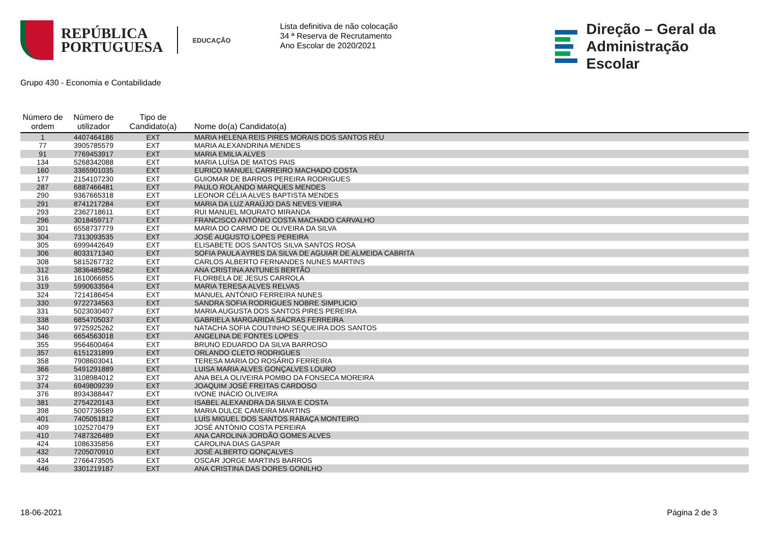REPÚBLICA
PORTUGUESA
EDUCAÇÃO
Lista definitiva de não colocação
34 ª Reserva de Recrutamento
Ano Escolar de 2020/2021
Direção – Geral da
Administração Escolar
Grupo 430 - Economia e Contabilidade
| Número de ordem | Número de utilizador | Tipo de Candidato(a) | Nome do(a) Candidato(a) |
| --- | --- | --- | --- |
| 1 | 4407464186 | EXT | MARIA HELENA REIS PIRES MORAIS DOS SANTOS RÉU |
| 77 | 3905785579 | EXT | MARIA ALEXANDRINA MENDES |
| 91 | 7769453917 | EXT | MARIA EMILIA ALVES |
| 134 | 5268342088 | EXT | MARIA LUÍSA DE MATOS PAIS |
| 160 | 3365901035 | EXT | EURICO MANUEL CARREIRO MACHADO COSTA |
| 177 | 2154107230 | EXT | GUIOMAR DE BARROS PEREIRA RODRIGUES |
| 287 | 6887466481 | EXT | PAULO ROLANDO MARQUES MENDES |
| 290 | 9367665318 | EXT | LEONOR CÉLIA ALVES BAPTISTA MENDES |
| 291 | 8741217284 | EXT | MARIA DA LUZ ARAÚJO DAS NEVES VIEIRA |
| 293 | 2362718611 | EXT | RUI MANUEL MOURATO MIRANDA |
| 296 | 3018459717 | EXT | FRANCISCO ANTÓNIO COSTA MACHADO CARVALHO |
| 301 | 6558737779 | EXT | MARIA DO CARMO DE OLIVEIRA DA SILVA |
| 304 | 7313093535 | EXT | JOSÉ AUGUSTO LOPES PEREIRA |
| 305 | 6999442649 | EXT | ELISABETE DOS SANTOS SILVA SANTOS ROSA |
| 306 | 8033171340 | EXT | SOFIA PAULA AYRES DA SILVA DE AGUIAR DE ALMEIDA CABRITA |
| 308 | 5815267732 | EXT | CARLOS ALBERTO FERNANDES NUNES MARTINS |
| 312 | 3836485982 | EXT | ANA CRISTINA ANTUNES BERTÃO |
| 316 | 1610066855 | EXT | FLORBELA DE JESUS CARROLA |
| 319 | 5990633564 | EXT | MARIA TERESA ALVES RELVAS |
| 324 | 7214186454 | EXT | MANUEL ANTÓNIO FERREIRA NUNES |
| 330 | 9722734563 | EXT | SANDRA SOFIA RODRIGUES NOBRE SIMPLICIO |
| 331 | 5023030407 | EXT | MARIA AUGUSTA DOS SANTOS PIRES PEREIRA |
| 338 | 6854705037 | EXT | GABRIELA MARGARIDA SACRAS FERREIRA |
| 340 | 9725925262 | EXT | NATACHA SOFIA COUTINHO SEQUEIRA DOS SANTOS |
| 346 | 6654563018 | EXT | ANGELINA DE FONTES LOPES |
| 355 | 9564600464 | EXT | BRUNO EDUARDO DA SILVA BARROSO |
| 357 | 6151231899 | EXT | ORLANDO CLETO RODRIGUES |
| 358 | 7908603041 | EXT | TERESA MARIA DO ROSÁRIO FERREIRA |
| 366 | 5491291889 | EXT | LUISA MARIA ALVES GONÇALVES LOURO |
| 372 | 3108984012 | EXT | ANA BELA OLIVEIRA POMBO DA FONSECA MOREIRA |
| 374 | 6949809239 | EXT | JOAQUIM JOSÉ FREITAS CARDOSO |
| 376 | 8934388447 | EXT | IVONE INÁCIO OLIVEIRA |
| 381 | 2754220143 | EXT | ISABEL ALEXANDRA DA SILVA E COSTA |
| 398 | 5007736589 | EXT | MARIA DULCE CAMEIRA MARTINS |
| 401 | 7405051812 | EXT | LUÍS MIGUEL DOS SANTOS RABAÇA MONTEIRO |
| 409 | 1025270479 | EXT | JOSÉ ANTÓNIO COSTA PEREIRA |
| 410 | 7487326489 | EXT | ANA CAROLINA JORDÃO GOMES ALVES |
| 424 | 1086335856 | EXT | CAROLINA DIAS GASPAR |
| 432 | 7205070910 | EXT | JOSÉ ALBERTO GONÇALVES |
| 434 | 2766473505 | EXT | OSCAR JORGE MARTINS BARROS |
| 446 | 3301219187 | EXT | ANA CRISTINA DAS DORES GONILHO |
18-06-2021 Página 2 de 3